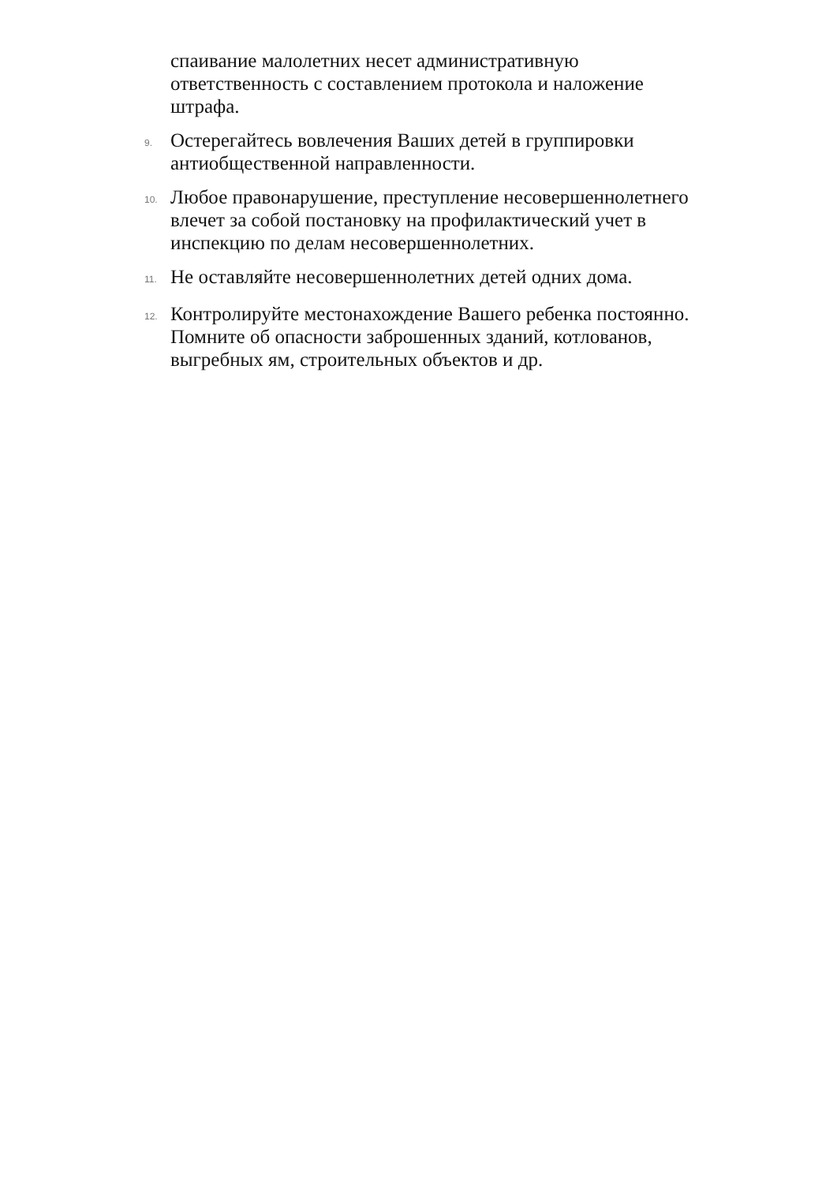спаивание малолетних несет административную ответственность с составлением протокола и наложение штрафа.
9.
Остерегайтесь вовлечения Ваших детей в группировки антиобщественной направленности.
10.
Любое правонарушение, преступление несовершеннолетнего влечет за собой постановку на профилактический учет в инспекцию по делам несовершеннолетних.
11.
Не оставляйте несовершеннолетних детей одних дома.
12.
Контролируйте местонахождение Вашего ребенка постоянно. Помните об опасности заброшенных зданий, котлованов, выгребных ям, строительных объектов и др.